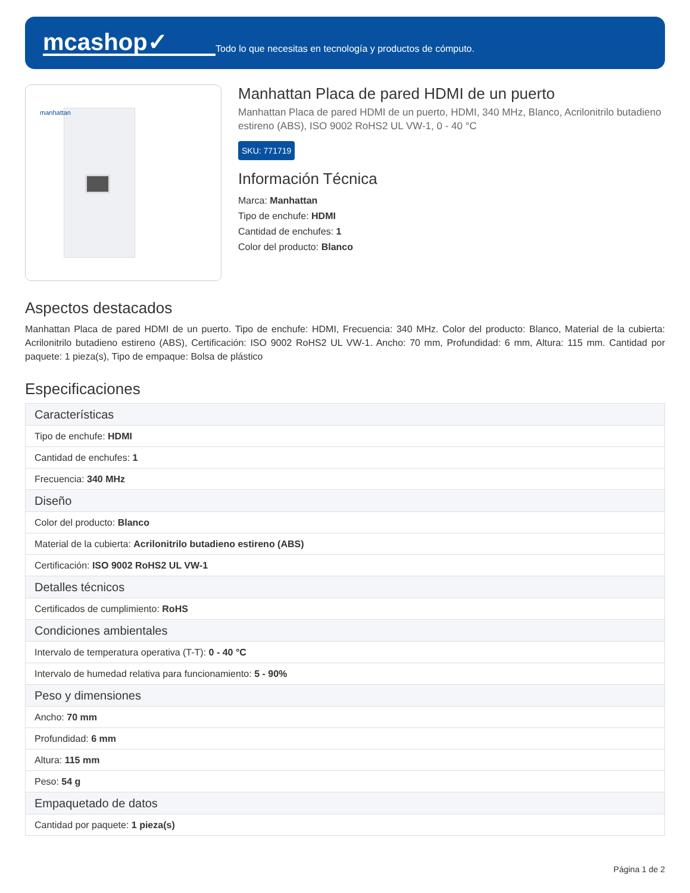mcashop✓
Todo lo que necesitas en tecnología y productos de cómputo.
manhattan
Manhattan Placa de pared HDMI de un puerto
Manhattan Placa de pared HDMI de un puerto, HDMI, 340 MHz, Blanco, Acrilonitrilo butadieno estireno (ABS), ISO 9002 RoHS2 UL VW-1, 0 - 40 °C
SKU: 771719
Información Técnica
Marca: Manhattan
Tipo de enchufe: HDMI
Cantidad de enchufes: 1
Color del producto: Blanco
Aspectos destacados
Manhattan Placa de pared HDMI de un puerto. Tipo de enchufe: HDMI, Frecuencia: 340 MHz. Color del producto: Blanco, Material de la cubierta: Acrilonitrilo butadieno estireno (ABS), Certificación: ISO 9002 RoHS2 UL VW-1. Ancho: 70 mm, Profundidad: 6 mm, Altura: 115 mm. Cantidad por paquete: 1 pieza(s), Tipo de empaque: Bolsa de plástico
Especificaciones
| Características |
| --- |
| Tipo de enchufe: HDMI |
| Cantidad de enchufes: 1 |
| Frecuencia: 340 MHz |
| Diseño |
| Color del producto: Blanco |
| Material de la cubierta: Acrilonitrilo butadieno estireno (ABS) |
| Certificación: ISO 9002 RoHS2 UL VW-1 |
| Detalles técnicos |
| Certificados de cumplimiento: RoHS |
| Condiciones ambientales |
| Intervalo de temperatura operativa (T-T): 0 - 40 °C |
| Intervalo de humedad relativa para funcionamiento: 5 - 90% |
| Peso y dimensiones |
| Ancho: 70 mm |
| Profundidad: 6 mm |
| Altura: 115 mm |
| Peso: 54 g |
| Empaquetado de datos |
| Cantidad por paquete: 1 pieza(s) |
Página 1 de 2